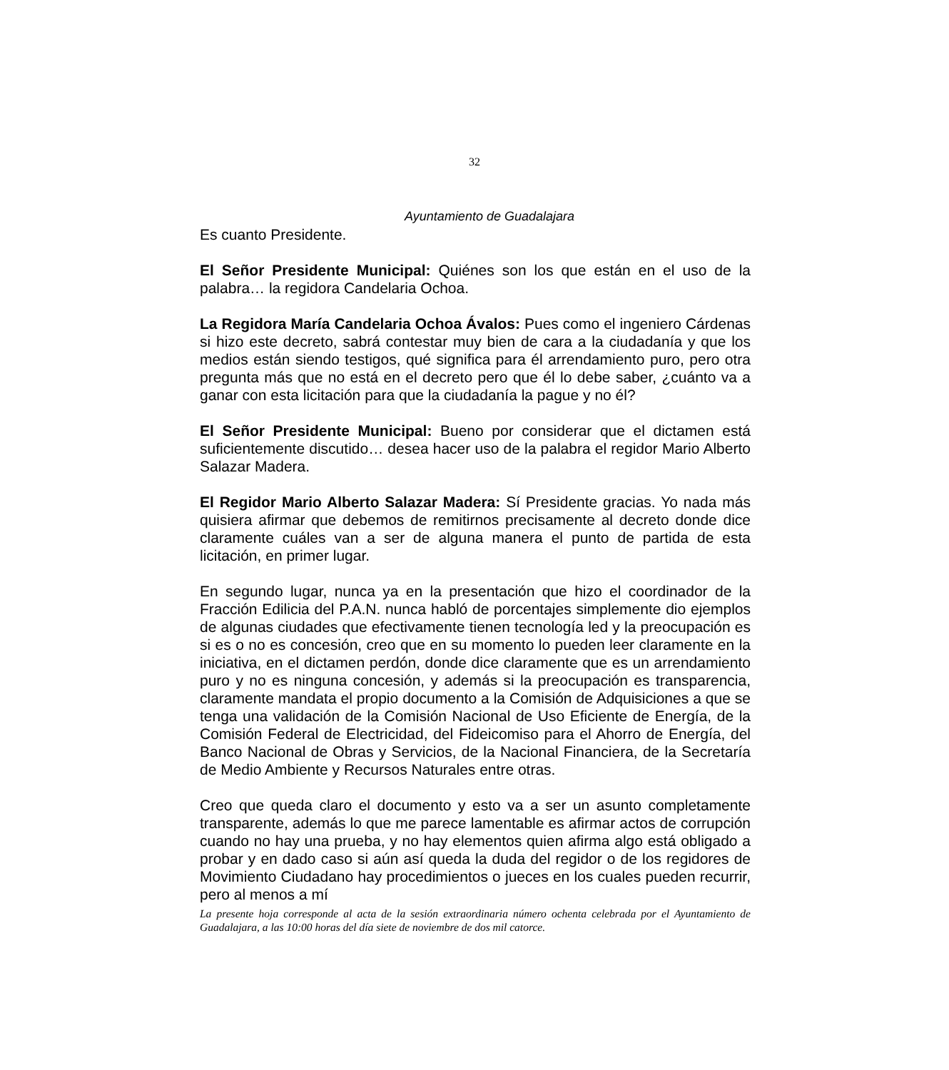32
Ayuntamiento de Guadalajara
Es cuanto Presidente.
El Señor Presidente Municipal: Quiénes son los que están en el uso de la palabra… la regidora Candelaria Ochoa.
La Regidora María Candelaria Ochoa Ávalos: Pues como el ingeniero Cárdenas si hizo este decreto, sabrá contestar muy bien de cara a la ciudadanía y que los medios están siendo testigos, qué significa para él arrendamiento puro, pero otra pregunta más que no está en el decreto pero que él lo debe saber, ¿cuánto va a ganar con esta licitación para que la ciudadanía la pague y no él?
El Señor Presidente Municipal: Bueno por considerar que el dictamen está suficientemente discutido… desea hacer uso de la palabra el regidor Mario Alberto Salazar Madera.
El Regidor Mario Alberto Salazar Madera: Sí Presidente gracias. Yo nada más quisiera afirmar que debemos de remitirnos precisamente al decreto donde dice claramente cuáles van a ser de alguna manera el punto de partida de esta licitación, en primer lugar.
En segundo lugar, nunca ya en la presentación que hizo el coordinador de la Fracción Edilicia del P.A.N. nunca habló de porcentajes simplemente dio ejemplos de algunas ciudades que efectivamente tienen tecnología led y la preocupación es si es o no es concesión, creo que en su momento lo pueden leer claramente en la iniciativa, en el dictamen perdón, donde dice claramente que es un arrendamiento puro y no es ninguna concesión, y además si la preocupación es transparencia, claramente mandata el propio documento a la Comisión de Adquisiciones a que se tenga una validación de la Comisión Nacional de Uso Eficiente de Energía, de la Comisión Federal de Electricidad, del Fideicomiso para el Ahorro de Energía, del Banco Nacional de Obras y Servicios, de la Nacional Financiera, de la Secretaría de Medio Ambiente y Recursos Naturales entre otras.
Creo que queda claro el documento y esto va a ser un asunto completamente transparente, además lo que me parece lamentable es afirmar actos de corrupción cuando no hay una prueba, y no hay elementos quien afirma algo está obligado a probar y en dado caso si aún así queda la duda del regidor o de los regidores de Movimiento Ciudadano hay procedimientos o jueces en los cuales pueden recurrir, pero al menos a mí
La presente hoja corresponde al acta de la sesión extraordinaria número ochenta celebrada por el Ayuntamiento de Guadalajara, a las 10:00 horas del día siete de noviembre de dos mil catorce.